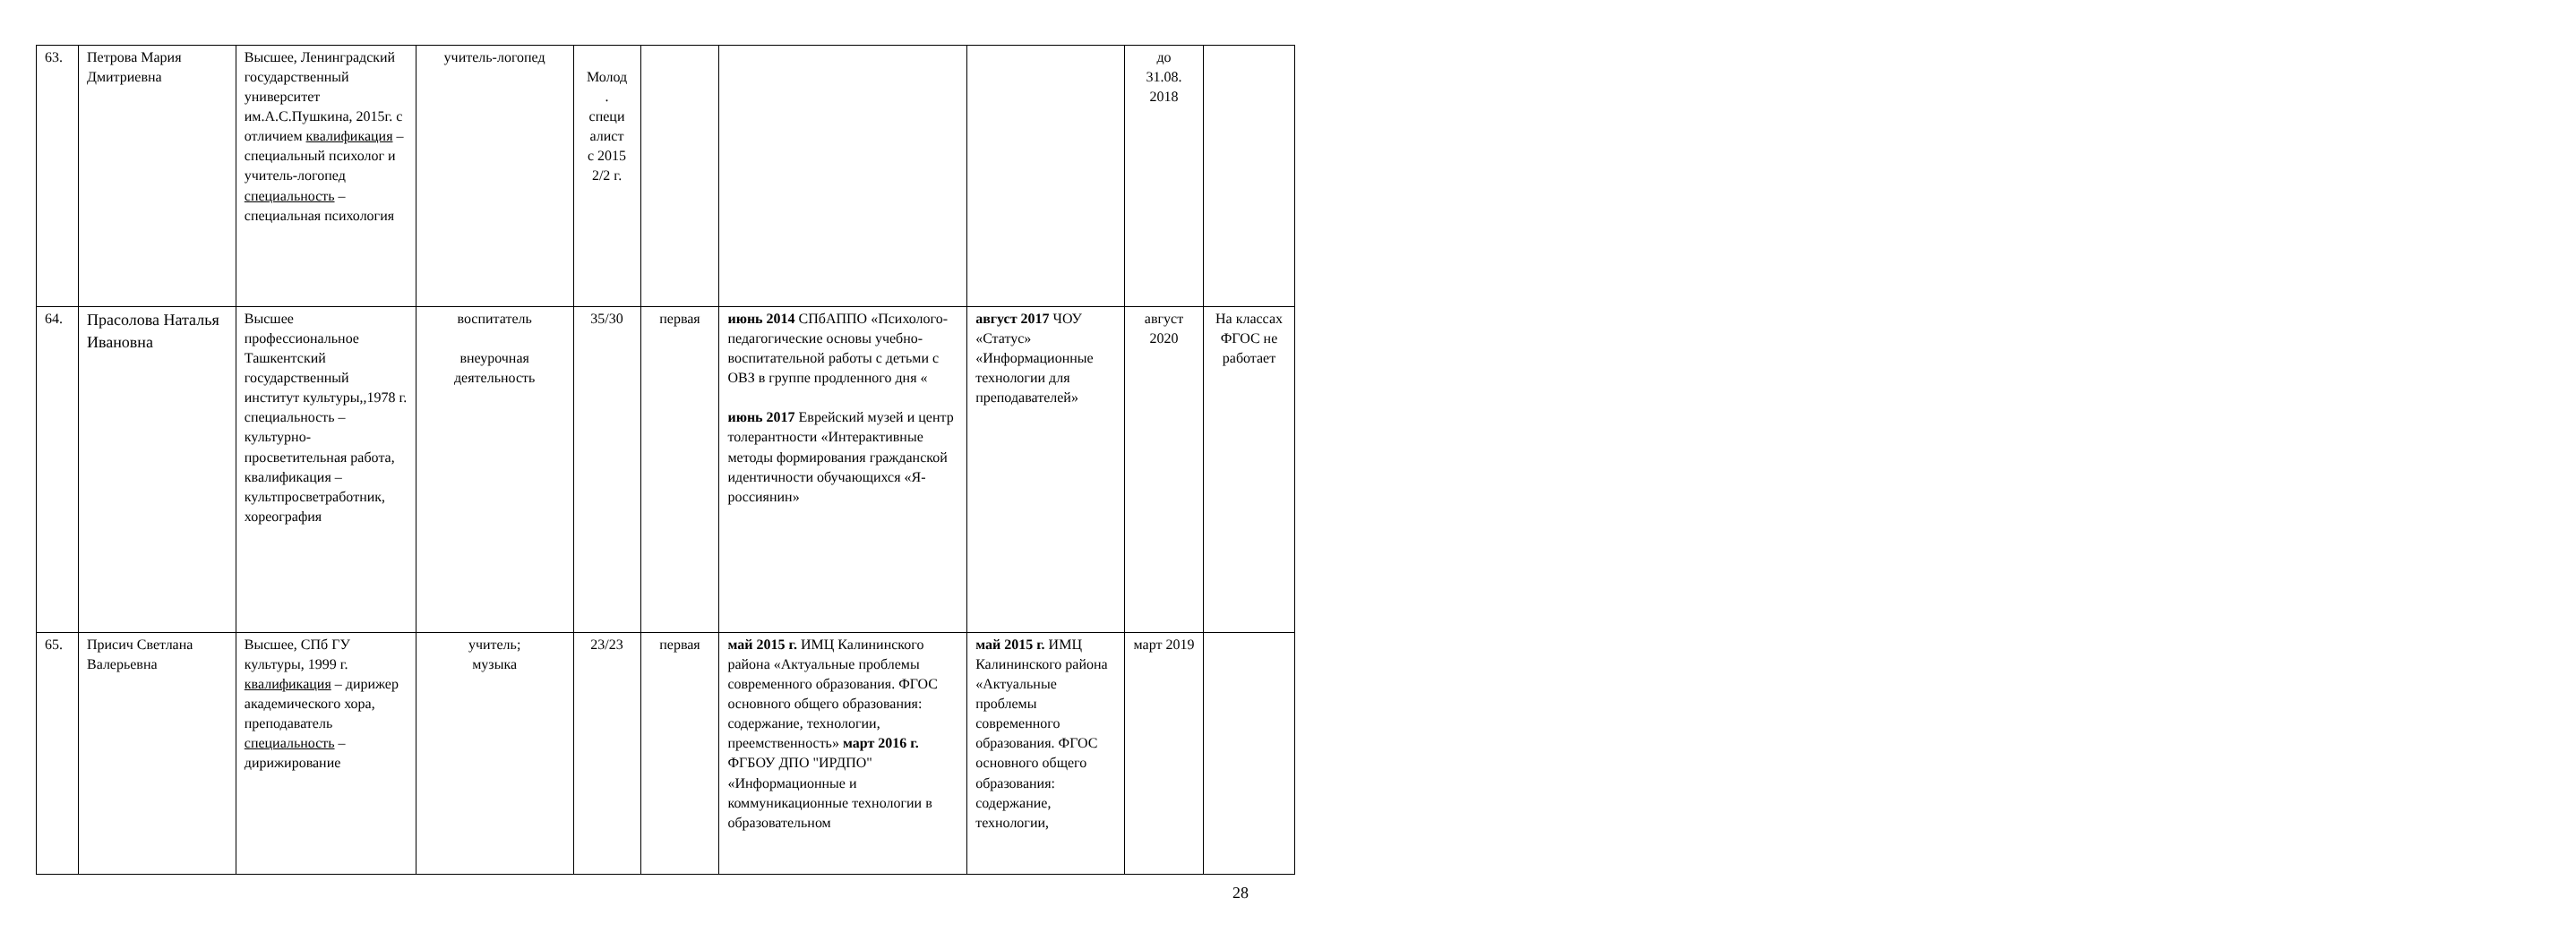| 63. | Петрова Мария Дмитриевна | Высшее, Ленинградский государственный университет им.А.С.Пушкина, 2015г. с отличием квалификация – специальный психолог и учитель-логопед специальность – специальная психология | учитель-логопед | Молод . специ алист с 2015 2/2 г. | | | | до 31.08. 2018 | |
| 64. | Прасолова Наталья Ивановна | Высшее профессиональное Ташкентский государственный институт культуры,,1978 г. специальность – культурно-просветительная работа, квалификация – культпросветработник, хореография | воспитатель внеурочная деятельность | 35/30 | первая | июнь 2014 СПбАППО «Психолого-педагогические основы учебно-воспитательной работы с детьми с ОВЗ в группе продленного дня « июнь 2017 Еврейский музей и центр толерантности «Интерактивные методы формирования гражданской идентичности обучающихся «Я-россиянин» | август 2017 ЧОУ «Статус» «Информационные технологии для преподавателей» | август 2020 | На классах ФГОС не работает |
| 65. | Присич Светлана Валерьевна | Высшее, СПб ГУ культуры, 1999 г. квалификация – дирижер академического хора, преподаватель специальность – дирижирование | учитель; музыка | 23/23 | первая | май 2015 г. ИМЦ Калининского района «Актуальные проблемы современного образования. ФГОС основного общего образования: содержание, технологии, преемственность» март 2016 г. ФГБОУ ДПО "ИРДПО" «Информационные и коммуникационные технологии в образовательном | май 2015 г. ИМЦ Калининского района «Актуальные проблемы современного образования. ФГОС основного общего образования: содержание, технологии, | март 2019 | |
28